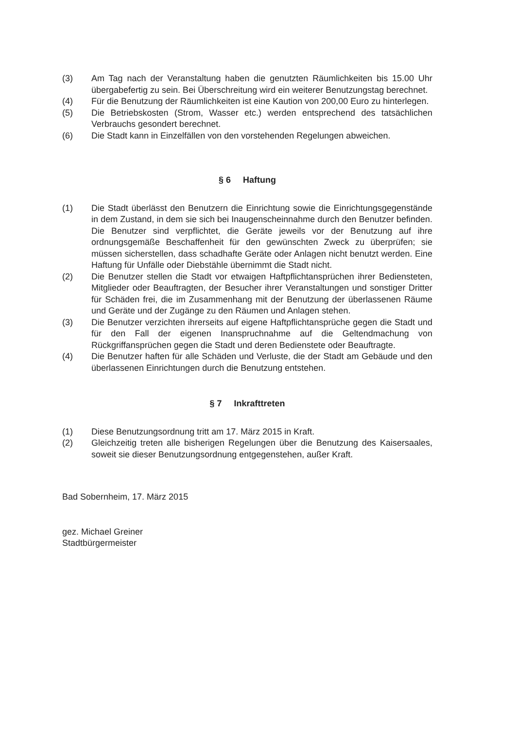(3) Am Tag nach der Veranstaltung haben die genutzten Räumlichkeiten bis 15.00 Uhr übergabefertig zu sein. Bei Überschreitung wird ein weiterer Benutzungstag berechnet.
(4) Für die Benutzung der Räumlichkeiten ist eine Kaution von 200,00 Euro zu hinterlegen.
(5) Die Betriebskosten (Strom, Wasser etc.) werden entsprechend des tatsächlichen Verbrauchs gesondert berechnet.
(6) Die Stadt kann in Einzelfällen von den vorstehenden Regelungen abweichen.
§ 6 Haftung
(1) Die Stadt überlässt den Benutzern die Einrichtung sowie die Einrichtungsgegenstände in dem Zustand, in dem sie sich bei Inaugenscheinnahme durch den Benutzer befinden. Die Benutzer sind verpflichtet, die Geräte jeweils vor der Benutzung auf ihre ordnungsgemäße Beschaffenheit für den gewünschten Zweck zu überprüfen; sie müssen sicherstellen, dass schadhafte Geräte oder Anlagen nicht benutzt werden. Eine Haftung für Unfälle oder Diebstähle übernimmt die Stadt nicht.
(2) Die Benutzer stellen die Stadt vor etwaigen Haftpflichtansprüchen ihrer Bediensteten, Mitglieder oder Beauftragten, der Besucher ihrer Veranstaltungen und sonstiger Dritter für Schäden frei, die im Zusammenhang mit der Benutzung der überlassenen Räume und Geräte und der Zugänge zu den Räumen und Anlagen stehen.
(3) Die Benutzer verzichten ihrerseits auf eigene Haftpflichtansprüche gegen die Stadt und für den Fall der eigenen Inanspruchnahme auf die Geltendmachung von Rückgriffansprüchen gegen die Stadt und deren Bedienstete oder Beauftragte.
(4) Die Benutzer haften für alle Schäden und Verluste, die der Stadt am Gebäude und den überlassenen Einrichtungen durch die Benutzung entstehen.
§ 7 Inkrafttreten
(1) Diese Benutzungsordnung tritt am 17. März 2015 in Kraft.
(2) Gleichzeitig treten alle bisherigen Regelungen über die Benutzung des Kaisersaales, soweit sie dieser Benutzungsordnung entgegenstehen, außer Kraft.
Bad Sobernheim, 17. März 2015
gez. Michael Greiner
Stadtbürgermeister